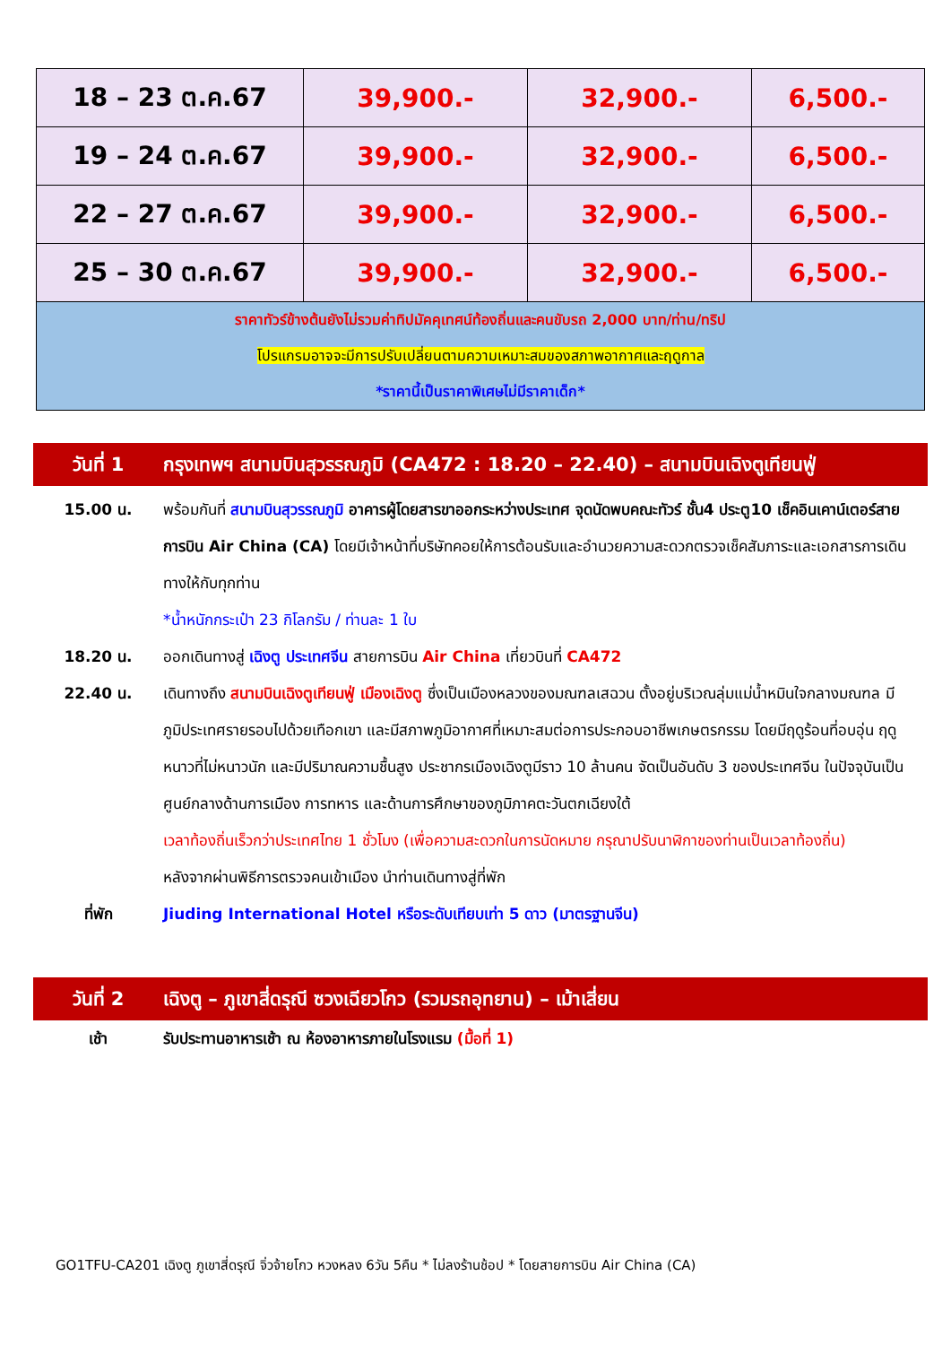| 18 – 23 ต.ค.67 | 39,900.- | 32,900.- | 6,500.- |
| 19 – 24 ต.ค.67 | 39,900.- | 32,900.- | 6,500.- |
| 22 – 27 ต.ค.67 | 39,900.- | 32,900.- | 6,500.- |
| 25 – 30 ต.ค.67 | 39,900.- | 32,900.- | 6,500.- |
| ราคาทัวร์ข้างต้นยังไม่รวมค่าทิปมัคคุเทศน์ท้องถิ่นและคนขับรถ 2,000 บาท/ท่าน/ทริป โปรแกรมอาจจะมีการปรับเปลี่ยนตามความเหมาะสมของสภาพอากาศและฤดูกาล *ราคานี้เป็นราคาพิเศษไม่มีราคาเด็ก* | | | |
วันที่ 1 กรุงเทพฯ สนามบินสุวรรณภูมิ (CA472 : 18.20 – 22.40) – สนามบินเฉิงตูเทียนฟู่
15.00 น. พร้อมกันที่ สนามบินสุวรรณภูมิ อาคารผู้โดยสารขาออกระหว่างประเทศ จุดนัดพบคณะทัวร์ ชั้น4 ประตู10 เช็คอินเคาน์เตอร์สายการบิน Air China (CA) โดยมีเจ้าหน้าที่บริษัทคอยให้การต้อนรับและอำนวยความสะดวกตรวจเช็คสัมภาระและเอกสารการเดินทางให้กับทุกท่าน
*น้ำหนักกระเป๋า 23 กิโลกรัม / ท่านละ 1 ใบ
18.20 น. ออกเดินทางสู่ เฉิงตู ประเทศจีน สายการบิน Air China เที่ยวบินที่ CA472
22.40 น. เดินทางถึง สนามบินเฉิงตูเทียนฟู่ เมืองเฉิงตู ซึ่งเป็นเมืองหลวงของมณฑลเสฉวน ตั้งอยู่บริเวณลุ่มแม่น้ำหมินใจกลางมณฑล มีภูมิประเทศรายรอบไปด้วยเทือกเขา และมีสภาพภูมิอากาศที่เหมาะสมต่อการประกอบอาชีพเกษตรกรรม โดยมีฤดูร้อนที่อบอุ่น ฤดูหนาวที่ไม่หนาวนัก และมีปริมาณความชื้นสูง ประชากรเมืองเฉิงตูมีราว 10 ล้านคน จัดเป็นอันดับ 3 ของประเทศจีน ในปัจจุบันเป็นศูนย์กลางด้านการเมือง การทหาร และด้านการศึกษาของภูมิภาคตะวันตกเฉียงใต้
เวลาท้องถิ่นเร็วกว่าประเทศไทย 1 ชั่วโมง (เพื่อความสะดวกในการนัดหมาย กรุณาปรับนาฬิกาของท่านเป็นเวลาท้องถิ่น)
หลังจากผ่านพิธีการตรวจคนเข้าเมือง นำท่านเดินทางสู่ที่พัก
ที่พัก Jiuding International Hotel หรือระดับเทียบเท่า 5 ดาว (มาตรฐานจีน)
วันที่ 2 เฉิงตู – ภูเขาสี่ดรุณี ซวงเฉียวโกว (รวมรถอุทยาน) – เม้าเสี่ยน
เช้า รับประทานอาหารเช้า ณ ห้องอาหารภายในโรงแรม (มื้อที่ 1)
GO1TFU-CA201 เฉิงตู ภูเขาสี่ดรุณี จิ่วจ้ายโกว หวงหลง 6วัน 5คืน * ไม่ลงร้านช้อป * โดยสายการบิน Air China (CA)